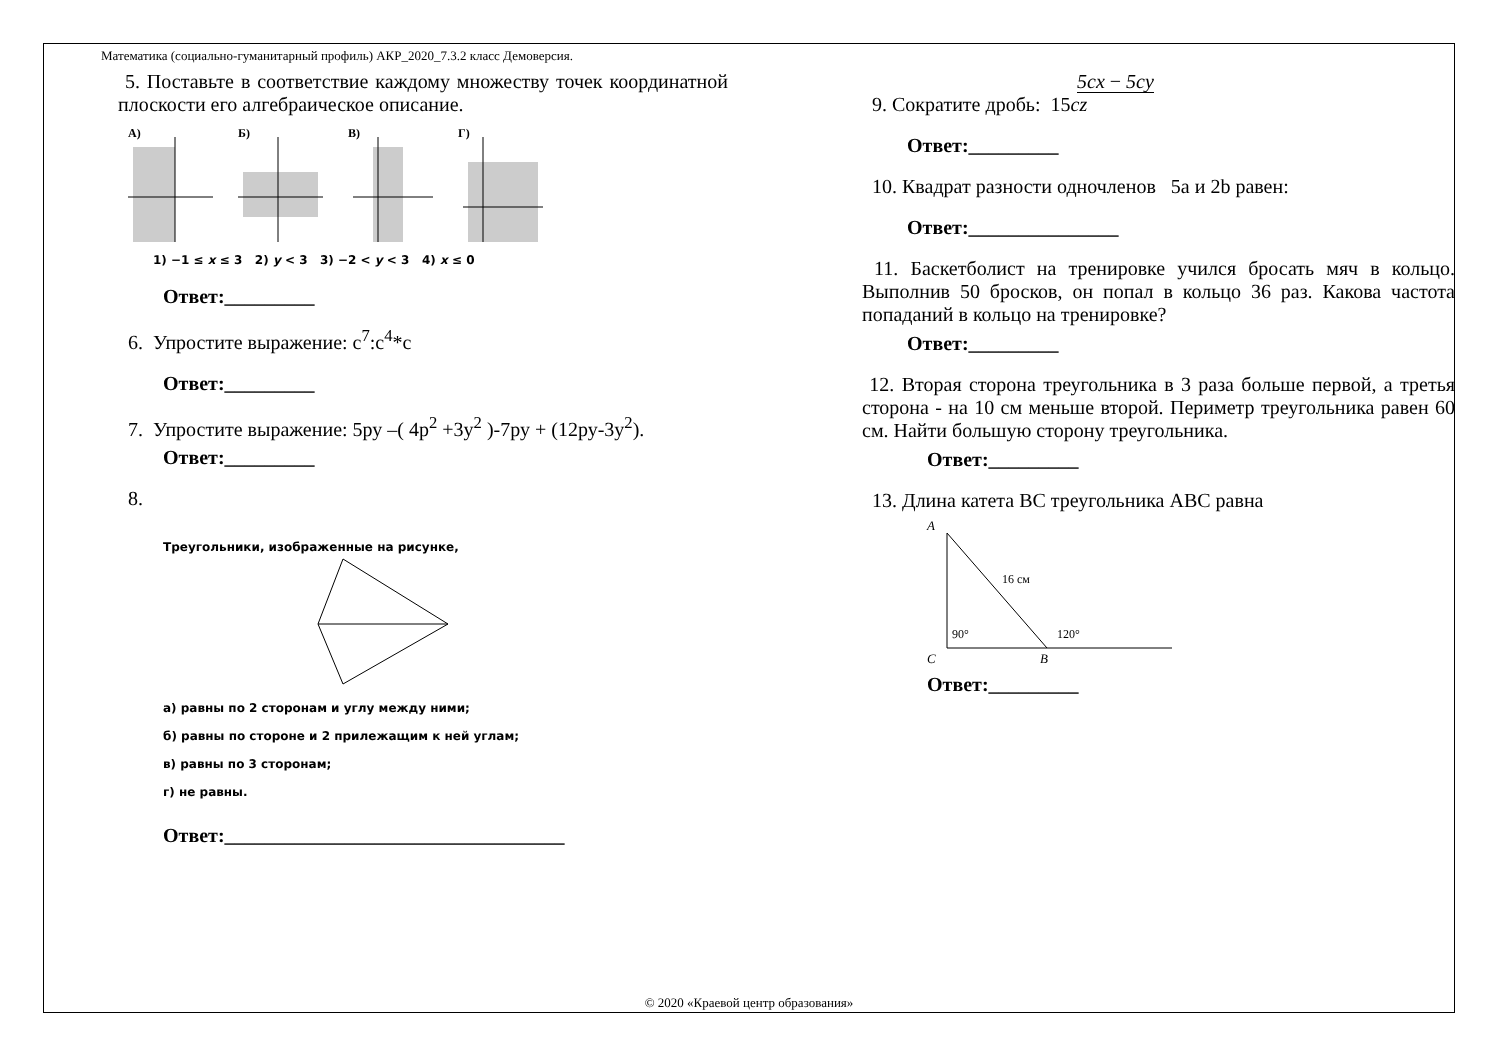Математика (социально-гуманитарный профиль) АКР_2020_7.3.2 класс Демоверсия.
5. Поставьте в соответствие каждому множеству точек координатной плоскости его алгебраическое описание.
А)
Б)
В)
Г)
1) −1 ≤ x ≤ 3 2) y < 3 3) −2 < y < 3 4) x ≤ 0
Ответ:_________
6. Упростите выражение: с<sup>7</sup>:с<sup>4</sup>*с
Ответ:_________
7. Упростите выражение: 5ру –( 4р<sup>2</sup> +3у<sup>2</sup> )-7ру + (12ру-3у<sup>2</sup>).
Ответ:_________
8.
Треугольники, изображенные на рисунке,
а) равны по 2 сторонам и углу между ними;
б) равны по стороне и 2 прилежащим к ней углам;
в) равны по 3 сторонам;
г) не равны.
Ответ:__________________________________
5cx − 5cy
9. Сократите дробь: 15cz
Ответ:_________
10. Квадрат разности одночленов 5а и 2b равен:
Ответ:_______________
11. Баскетболист на тренировке учился бросать мяч в кольцо. Выполнив 50 бросков, он попал в кольцо 36 раз. Какова частота попаданий в кольцо на тренировке?
Ответ:_________
12. Вторая сторона треугольника в 3 раза больше первой, а третья сторона - на 10 см меньше второй. Периметр треугольника равен 60 см. Найти большую сторону треугольника.
Ответ:_________
13. Длина катета ВС треугольника АВС равна
A
16 см
90°
120°
C
B
Ответ:_________
© 2020 «Краевой центр образования»